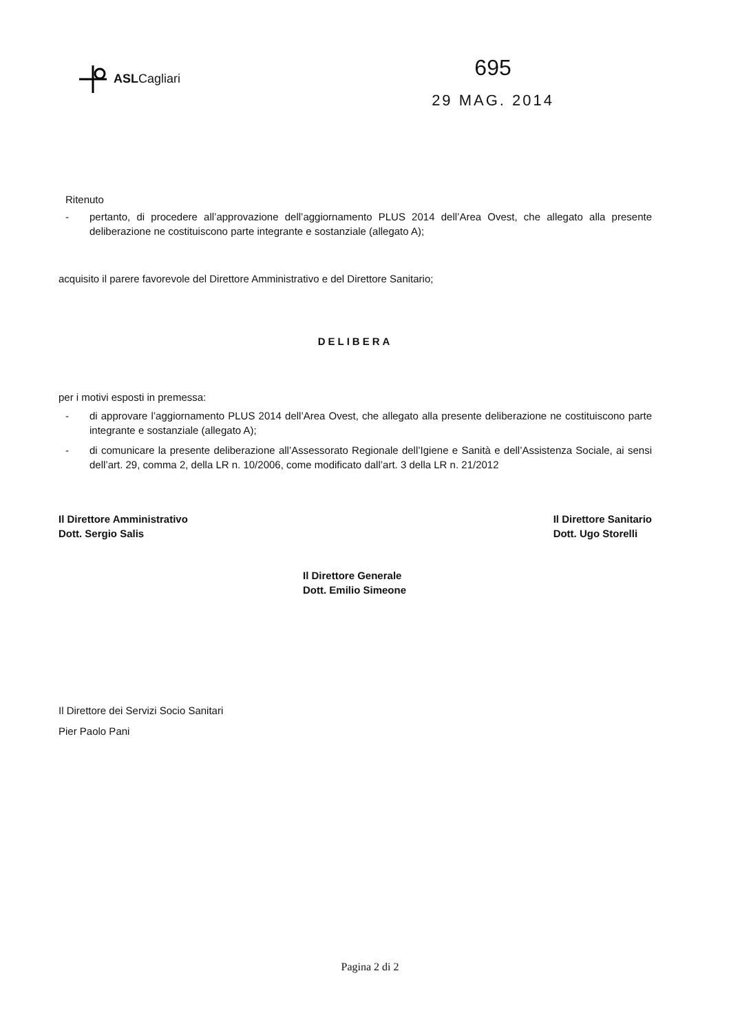ASLCagliari
695
29 MAG. 2014
Ritenuto
- pertanto, di procedere all’approvazione dell’aggiornamento PLUS 2014 dell’Area Ovest, che allegato alla presente deliberazione ne costituiscono parte integrante e sostanziale (allegato A);
acquisito il parere favorevole del Direttore Amministrativo e del Direttore Sanitario;
DELIBERA
per i motivi esposti in premessa:
- di approvare l’aggiornamento PLUS 2014 dell’Area Ovest, che allegato alla presente deliberazione ne costituiscono parte integrante e sostanziale (allegato A);
- di comunicare la presente deliberazione all’Assessorato Regionale dell’Igiene e Sanità e dell’Assistenza Sociale, ai sensi dell’art. 29, comma 2, della LR n. 10/2006, come modificato dall’art. 3 della LR n. 21/2012
Il Direttore Amministrativo
Dott. Sergio Salis
Il Direttore Sanitario
Dott. Ugo Storelli
Il Direttore Generale
Dott. Emilio Simeone
Il Direttore dei Servizi Socio Sanitari
Pier Paolo Pani
Pagina 2 di 2